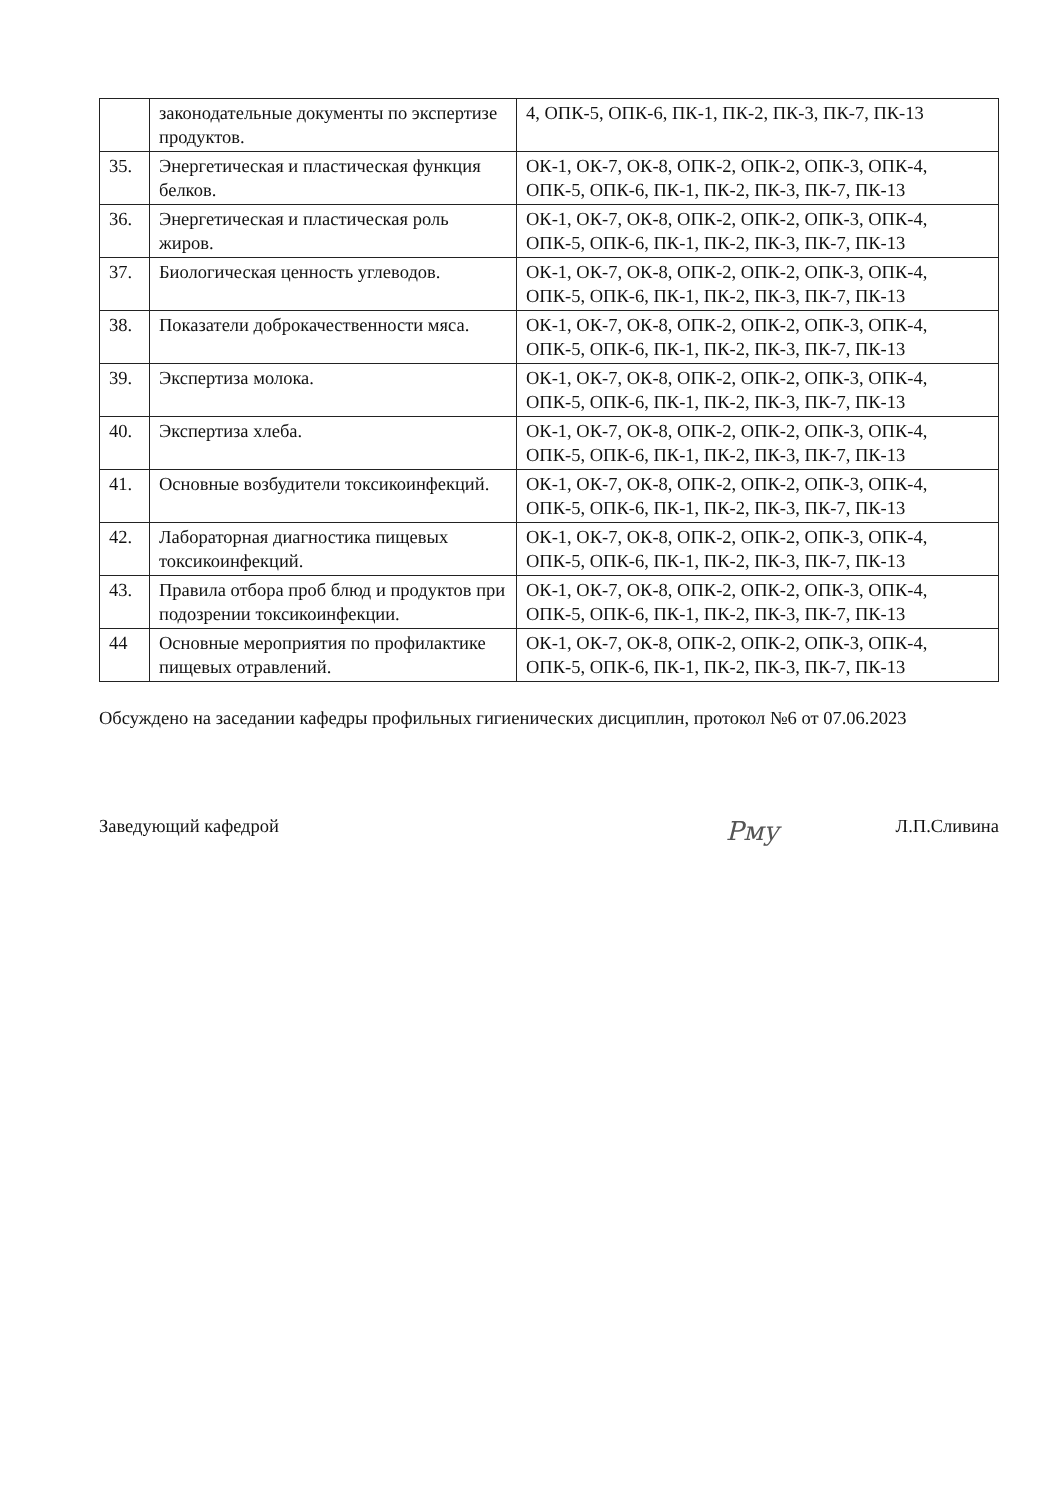| | законодательные документы по экспертизе продуктов. | 4, ОПК-5, ОПК-6, ПК-1, ПК-2, ПК-3, ПК-7, ПК-13 |
| 35. | Энергетическая и пластическая функция белков. | ОК-1, ОК-7, ОК-8, ОПК-2, ОПК-2, ОПК-3, ОПК-4, ОПК-5, ОПК-6, ПК-1, ПК-2, ПК-3, ПК-7, ПК-13 |
| 36. | Энергетическая и пластическая роль жиров. | ОК-1, ОК-7, ОК-8, ОПК-2, ОПК-2, ОПК-3, ОПК-4, ОПК-5, ОПК-6, ПК-1, ПК-2, ПК-3, ПК-7, ПК-13 |
| 37. | Биологическая ценность углеводов. | ОК-1, ОК-7, ОК-8, ОПК-2, ОПК-2, ОПК-3, ОПК-4, ОПК-5, ОПК-6, ПК-1, ПК-2, ПК-3, ПК-7, ПК-13 |
| 38. | Показатели доброкачественности мяса. | ОК-1, ОК-7, ОК-8, ОПК-2, ОПК-2, ОПК-3, ОПК-4, ОПК-5, ОПК-6, ПК-1, ПК-2, ПК-3, ПК-7, ПК-13 |
| 39. | Экспертиза молока. | ОК-1, ОК-7, ОК-8, ОПК-2, ОПК-2, ОПК-3, ОПК-4, ОПК-5, ОПК-6, ПК-1, ПК-2, ПК-3, ПК-7, ПК-13 |
| 40. | Экспертиза хлеба. | ОК-1, ОК-7, ОК-8, ОПК-2, ОПК-2, ОПК-3, ОПК-4, ОПК-5, ОПК-6, ПК-1, ПК-2, ПК-3, ПК-7, ПК-13 |
| 41. | Основные возбудители токсикоинфекций. | ОК-1, ОК-7, ОК-8, ОПК-2, ОПК-2, ОПК-3, ОПК-4, ОПК-5, ОПК-6, ПК-1, ПК-2, ПК-3, ПК-7, ПК-13 |
| 42. | Лабораторная диагностика пищевых токсикоинфекций. | ОК-1, ОК-7, ОК-8, ОПК-2, ОПК-2, ОПК-3, ОПК-4, ОПК-5, ОПК-6, ПК-1, ПК-2, ПК-3, ПК-7, ПК-13 |
| 43. | Правила отбора проб блюд и продуктов при подозрении токсикоинфекции. | ОК-1, ОК-7, ОК-8, ОПК-2, ОПК-2, ОПК-3, ОПК-4, ОПК-5, ОПК-6, ПК-1, ПК-2, ПК-3, ПК-7, ПК-13 |
| 44 | Основные мероприятия по профилактике пищевых отравлений. | ОК-1, ОК-7, ОК-8, ОПК-2, ОПК-2, ОПК-3, ОПК-4, ОПК-5, ОПК-6, ПК-1, ПК-2, ПК-3, ПК-7, ПК-13 |
Обсуждено на заседании кафедры профильных гигиенических дисциплин, протокол №6 от 07.06.2023
Заведующий кафедрой Рму Л.П.Сливина